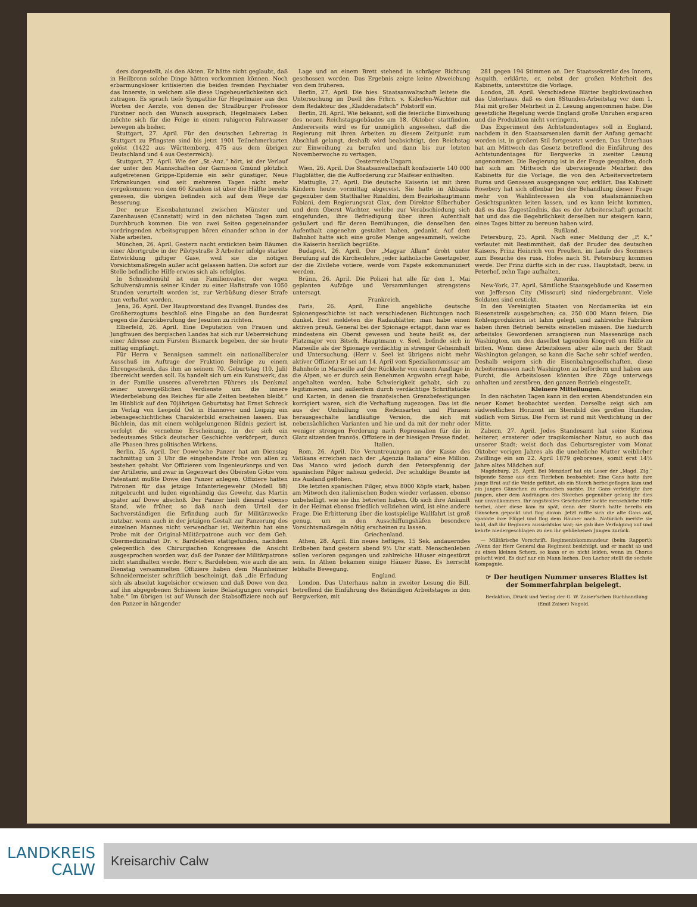ders dargestellt, als den Akten. Er hätte nicht geglaubt, daß in Heilbronn solche Dinge hätten vorkommen können. Noch erbarmungsloser kritisierten die beiden fremden Psychiater das Innerste, in welchem alle diese Ungeheuerlichkeiten sich zutragen. Es sprach tiefe Sympathie für Hegelmaier aus den Worten der Aerzte, von denen der Straßburger Professor Fürstner noch den Wunsch aussprach, Hegelmaiers Leben möchte sich für die Folge in einem ruhigeren Fahrwasser bewegen als bisher.
Stuttgart, 27. April. Für den deutschen Lehrertag in Stuttgart zu Pfingsten sind bis jetzt 1901 Teilnehmerkarten gelöst (1422 aus Württemberg, 475 aus dem übrigen Deutschland und 4 aus Oesterreich).
Stuttgart, 27. April. Wie der „St.-Anz.“ hört, ist der Verlauf der unter den Mannschaften der Garnison Gmünd plötzlich aufgetretenen Grippe-Epidemie ein sehr günstiger. Neue Erkrankungen sind seit mehreren Tagen nicht mehr vorgekommen; von den 60 Kranken ist über die Hälfte bereits genesen, die übrigen befinden sich auf dem Wege der Besserung.
Der neue Eisenbahntunnel zwischen Münster und Zazenhausen (Cannstatt) wird in den nächsten Tagen zum Durchbruch kommen. Die von zwei Seiten gegeneinander vordringenden Arbeitsgruppen hören einander schon in der Nähe arbeiten.
München, 26. April. Gestern nacht erstickten beim Räumen einer Abortgrube in der Pilotystraße 3 Arbeiter infolge starker Entwicklung giftiger Gase, weil sie die nötigen Vorsichtsmaßregeln außer acht gelassen hatten. Die sofort zur Stelle befindliche Hilfe erwies sich als erfolglos.
In Schneidemühl ist ein Familienvater, der wegen Schulversäumnis seiner Kinder zu einer Haftstrafe von 1050 Stunden verurteilt worden ist, zur Verbüßung dieser Strafe nun verhaftet worden.
Jena, 26. April. Der Hauptvorstand des Evangel. Bundes des Großherzogtums beschloß eine Eingabe an den Bundesrat gegen die Zurückberufung der Jesuiten zu richten.
Elberfeld, 26. April. Eine Deputation von Frauen und Jungfrauen des bergischen Landes hat sich zur Ueberreichung einer Adresse zum Fürsten Bismarck begeben, der sie heute mittag empfängt.
Für Herrn v. Bennigsen sammelt ein nationalliberaler Ausschuß im Auftrage der Fraktion Beiträge zu einem Ehrengeschenk, das ihm an seinem 70. Geburtstag (10. Juli) überreicht werden soll. Es handelt sich um ein Kunstwerk, das in der Familie unseres allverehrten Führers als Denkmal seiner unvergeßlichen Verdienste um die innere Wiederbelebung des Reiches für alle Zeiten bestehen bleibt.“ Im Hinblick auf den 70jährigen Geburtstag hat Ernst Schreck im Verlag von Leopold Ost in Hannover und Leipzig ein lebensgeschichtliches Charakterbild erscheinen lassen. Das Büchlein, das mit einem wohlgelungenen Bildnis geziert ist, verfolgt die vornehme Erscheinung, in der sich ein bedeutsames Stück deutscher Geschichte verkörpert, durch alle Phasen ihres politischen Wirkens.
Berlin, 25. April. Der Dowe'sche Panzer hat am Dienstag nachmittag um 3 Uhr die eingehendste Probe von allen zu bestehen gehabt. Vor Offizieren vom Ingenieurkorps und von der Artillerie, und zwar in Gegenwart des Obersten Götze vom Patentamt mußte Dowe den Panzer anlegen. Offiziere hatten Patronen für das jetzige Infanteriegewehr (Modell 88) mitgebracht und luden eigenhändig das Gewehr, das Martin später auf Dowe abschoß. Der Panzer hielt diesmal ebenso Stand, wie früher, so daß nach dem Urteil der Sachverständigen die Erfindung auch für Militärzwecke nutzbar, wenn auch in der jetzigen Gestalt zur Panzerung des einzelnen Mannes nicht verwendbar ist. Weiterhin hat eine Probe mit der Original-Militärpatrone auch vor dem Geh. Obermedizinalrat Dr. v. Bardeleben stattgefunden, nachdem gelegentlich des Chirurgischen Kongresses die Ansicht ausgesprochen worden war, daß der Panzer der Militärpatrone nicht standhalten werde. Herr v. Bardeleben, wie auch die am Dienstag versammelten Offiziere haben dem Mannheimer Schneidermeister schriftlich bescheinigt, daß „die Erfindung sich als absolut kugelsicher erwiesen und daß Dowe von den auf ihn abgegebenen Schüssen keine Belästigungen verspürt habe.“ Im übrigen ist auf Wunsch der Stabsoffiziere noch auf den Panzer in hängender
Lage und an einem Brett stehend in schräger Richtung geschossen worden. Das Ergebnis zeigte keine Abweichung von dem früheren.
Berlin, 27. April. Die hies. Staatsanwaltschaft leitete die Untersuchung im Duell des Frhrn. v. Kiderlen-Wächter mit dem Redakteur des „Kladderadatsch“ Polstorff ein.
Berlin, 28. April. Wie bekannt, soll die feierliche Einweihung des neuen Reichstagsgebäudes am 18. Oktober stattfinden. Andererseits wird es für unmöglich angesehen, daß die Regierung mit ihren Arbeiten zu diesem Zeitpunkt zum Abschluß gelangt, deshalb wird beabsichtigt, den Reichstag zur Einweihung zu berufen und dann bis zur letzten Novemberwoche zu vertagen.
Oesterreich-Ungarn.
Wien, 26. April. Die Staatsanwaltschaft konfiszierte 140 000 Flugblätter, die die Aufforderung zur Maifeier enthielten.
Mattuglie, 27. April. Die deutsche Kaiserin ist mit ihren Kindern heute vormittag abgereist. Sie hatte in Abbazia gegenüber dem Statthalter Rinaldini, dem Bezirkshauptmann Fabiani, dem Regierungsrat Glax, dem Direktor Silberhuber und dem Oberst Wachter, welche zur Verabschiedung sich eingefunden, ihre Befriedigung über ihren Aufenthalt geäußert und für deren Bemühungen, die denselben den Aufenthalt angenehm gestaltet haben, gedankt. Auf dem Bahnhof hatte sich eine große Menge angesammelt, welche die Kaiserin herzlich begrüßte.
Budapest, 26. April. Der „Magyar Allam“ droht unter Berufung auf die Kirchenlehre, jeder katholische Gesetzgeber, der die Zivilehe votiere, werde vom Papste exkommuniziert werden.
Brünn, 26. April. Die Polizei hat alle für den 1. Mai geplanten Aufzüge und Versammlungen strengstens untersagt.
Frankreich.
Paris, 26. April. Eine angebliche deutsche Spionengeschichte ist nach verschiedenen Richtungen noch dunkel. Erst meldeten die Radaublätter, man habe einen aktiven preuß. General bei der Spionage ertappt, dann war es mindestens ein Oberst gewesen und heute heißt es, der Platzmajor von Bitsch, Hauptmann v. Seel, befinde sich in Marseille als der Spionage verdächtig in strenger Geheimhaft und Untersuchung. (Herr v. Seel ist übrigens nicht mehr aktiver Offizier.) Er sei am 14. April vom Spezialkommissar am Bahnhofe in Marseille auf der Rückkehr von einem Ausfluge in die Alpen, wo er durch sein Benehmen Argwohn erregt habe, angehalten worden, habe Schwierigkeit gehabt, sich zu legitimieren, und außerdem durch verdächtige Schriftstücke und Karten, in denen die französischen Grenzbefestigungen korrigiert waren, sich die Verhaftung zugezogen. Das ist die aus der Umhüllung von Redensarten und Phrasen herausgeschälte landläufige Version, die sich mit nebensächlichen Varianten und hie und da mit der mehr oder weniger strengen Forderung nach Repressalien für die in Glatz sitzenden französ. Offiziere in der hiesigen Presse findet.
Italien.
Rom, 26. April. Die Veruntreuungen an der Kasse des Vatikans erreichen nach der „Agenzia Italiana“ eine Million. Das Manco wird jedoch durch den Peterspfennig der spanischen Pilger nahezu gedeckt. Der schuldige Beamte ist ins Ausland geflohen.
Die letzten spanischen Pilger, etwa 8000 Köpfe stark, haben am Mitwoch den italienischen Boden wieder verlassen, ebenso unbehelligt, wie sie ihn betreten haben. Ob sich ihre Ankunft in der Heimat ebenso friedlich vollziehen wird, ist eine andere Frage. Die Erbitterung über die kostspielige Wallfahrt ist groß genug, um in den Ausschiffungshäfen besondere Vorsichtsmaßregeln nötig erscheinen zu lassen.
Griechenland.
Athen, 28. April. Ein neues heftiges, 15 Sek. andauerndes Erdbeben fand gestern abend 9½ Uhr statt. Menschenleben sollen verloren gegangen und zahlreiche Häuser eingestürzt sein. In Athen bekamen einige Häuser Risse. Es herrscht lebhafte Bewegung.
England.
London. Das Unterhaus nahm in zweiter Lesung die Bill, betreffend die Einführung des 8stündigen Arbeitstages in den Bergwerken, mit
281 gegen 194 Stimmen an. Der Staatssekretär des Innern, Asquith, erklärte, er, nebst der großen Mehrheit des Kabinetts, unterstütze die Vorlage.
London, 28. April. Verschiedene Blätter beglückwünschen das Unterhaus, daß es den 8Stunden-Arbeitstag vor dem 1. Mai mit großer Mehrheit in 2. Lesung angenommen habe. Die gesetzliche Regelung werde England große Unruhen ersparen und die Produktion nicht verringern.
Das Experiment des Achtstundentages soll in England, nachdem in den Staatsarsenalen damit der Anfang gemacht worden ist, in großem Stil fortgesetzt werden. Das Unterhaus hat am Mittwoch das Gesetz betreffend die Einführung des Achtstundentages für Bergwerke in zweiter Lesung angenommen. Die Regierung ist in der Frage gespalten, doch hat sich am Mittwoch die überwiegende Mehrheit des Kabinetts für die Vorlage, die von den Arbeitervertretern Burns und Genossen ausgegangen war, erklärt. Das Kabinett Rosebery hat sich offenbar bei der Behandlung dieser Frage mehr von Wahlinteressen als von staatsmännischen Gesichtspunkten leiten lassen, und es kann leicht kommen, daß es das Zugeständnis, das es der Arbeiterschaft gemacht hat und das die Begehrlichkeit derselben nur steigern kann, eines Tages bitter zu bereuen haben wird.
Rußland.
Petersburg, 25. April. Nach einer Meldung der „P. K.“ verlautet mit Bestimmtheit, daß der Bruder des deutschen Kaisers, Prinz Heinrich von Preußen, im Laufe des Sommers zum Besuche des russ. Hofes nach St. Petersburg kommen werde. Der Prinz dürfte sich in der russ. Hauptstadt, bezw. in Peterhof, zehn Tage aufhalten.
Amerika.
New-York, 27. April. Sämtliche Staatsgebäude und Kasernen von Jefferson City (Missouri) sind niedergebrannt. Viele Soldaten sind erstickt.
In den Vereinigten Staaten von Nordamerika ist ein Riesenstreik ausgebrochen; ca. 250 000 Mann feiern. Die Kohlenproduktion ist lahm gelegt, und zahlreiche Fabriken haben ihren Betrieb bereits einstellen müssen. Die hiedurch arbeitslos Gewordenen arrangieren nun Massenzüge nach Washington, um den daselbst tagenden Kongreß um Hilfe zu bitten. Wenn diese Arbeitslosen aber alle nach der Stadt Washington gelangen, so kann die Sache sehr schief werden. Deshalb weigern sich die Eisenbahngesellschaften, diese Arbeitermassen nach Washington zu befördern und haben aus Furcht, die Arbeitslosen könnten ihre Züge unterwegs anhalten und zerstören, den ganzen Betrieb eingestellt.
Kleinere Mitteilungen.
In den nächsten Tagen kann in den ersten Abendstunden ein neuer Komet beobachtet werden. Derselbe zeigt sich am südwestlichen Horizont im Sternbild des großen Hundes, südlich vom Sirius. Die Form ist rund mit Verdichtung in der Mitte.
Zabern, 27. April. Jedes Standesamt hat seine Kuriosa heiterer, ernsterer oder tragikomischer Natur, so auch das unserer Stadt; weist doch das Geburtsregister vom Monat Oktober vorigen Jahres als die uneheliche Mutter weiblicher Zwillinge ein am 22. April 1879 geborenes, somit erst 14½ Jahre altes Mädchen auf.
Magdeburg, 25. April. Bei Menzdorf hat ein Leser der „Magd. Ztg.“ folgende Szene aus dem Tierleben beobachtet: Eine Gans hatte ihre junge Brut auf die Weide geführt, als ein Storch herbeigeflogen kam und ein junges Gänschen zu erhaschen suchte. Die Gans verteidigte ihre Jungen, aber dem Andrängen des Storches gegenüber gelang ihr dies nur unvollkommen. Ihr angstvolles Geschnatter lockte menschliche Hilfe herbei, aber diese kam zu spät, denn der Storch hatte bereits ein Gänschen gepackt und flog davon. Jetzt raffte sich die alte Gans auf, spannte ihre Flügel und flog dem Räuber nach. Natürlich merkte sie bald, daß ihr Beginnen aussichtslos war; sie gab ihre Verfolgung auf und kehrte niedergeschlagen zu den ihr gebliebenen Jungen zurück.
— Militärische Vorschrift. Regimentskommandeur (beim Rapport): „Wenn der Herr General das Regiment besichtigt, und er macht ab und zu einen kleinen Scherz, so kann er es nicht leiden, wenn im Chorus gelacht wird. Es darf nur ein Mann lachen. Den Lacher stellt die sechste Kompagnie.
☞ Der heutigen Nummer unseres Blattes ist der Sommerfahrplan beigelegt.
Redaktion, Druck und Verlag der G. W. Zaiser'schen Buchhandlung (Emil Zaiser) Nagold.
LANDKREIS
CALW
Kreisarchiv Calw